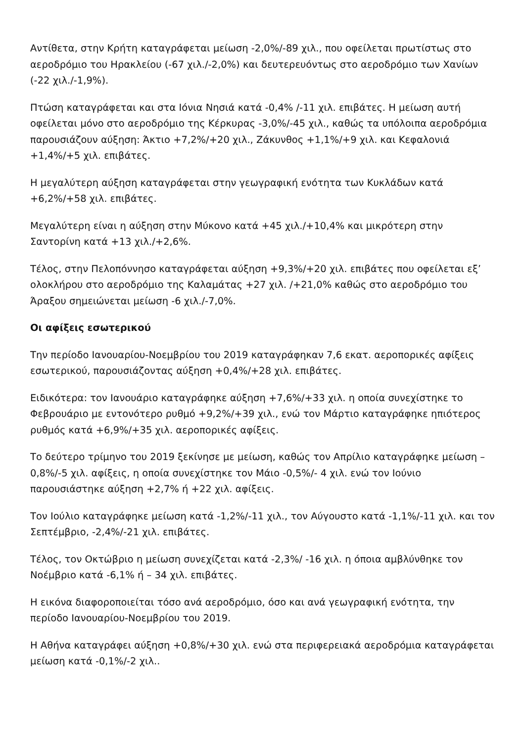Αντίθετα, στην Κρήτη καταγράφεται μείωση -2,0%/-89 χιλ., που οφείλεται πρωτίστως στο αεροδρόμιο του Ηρακλείου (-67 χιλ./-2,0%) και δευτερευόντως στο αεροδρόμιο των Χανίων (-22 χιλ./-1,9%).
Πτώση καταγράφεται και στα Ιόνια Νησιά κατά -0,4% /-11 χιλ. επιβάτες. Η μείωση αυτή οφείλεται μόνο στο αεροδρόμιο της Κέρκυρας -3,0%/-45 χιλ., καθώς τα υπόλοιπα αεροδρόμια παρουσιάζουν αύξηση: Άκτιο +7,2%/+20 χιλ., Ζάκυνθος +1,1%/+9 χιλ. και Κεφαλονιά +1,4%/+5 χιλ. επιβάτες.
Η μεγαλύτερη αύξηση καταγράφεται στην γεωγραφική ενότητα των Κυκλάδων κατά +6,2%/+58 χιλ. επιβάτες.
Μεγαλύτερη είναι η αύξηση στην Μύκονο κατά +45 χιλ./+10,4% και μικρότερη στην Σαντορίνη κατά +13 χιλ./+2,6%.
Τέλος, στην Πελοπόννησο καταγράφεται αύξηση +9,3%/+20 χιλ. επιβάτες που οφείλεται εξ’ ολοκλήρου στο αεροδρόμιο της Καλαμάτας +27 χιλ. /+21,0% καθώς στο αεροδρόμιο του Άραξου σημειώνεται μείωση -6 χιλ./-7,0%.
Οι αφίξεις εσωτερικού
Την περίοδο Ιανουαρίου-Νοεμβρίου του 2019 καταγράφηκαν 7,6 εκατ. αεροπορικές αφίξεις εσωτερικού, παρουσιάζοντας αύξηση +0,4%/+28 χιλ. επιβάτες.
Ειδικότερα: τον Ιανουάριο καταγράφηκε αύξηση +7,6%/+33 χιλ. η οποία συνεχίστηκε το Φεβρουάριο με εντονότερο ρυθμό +9,2%/+39 χιλ., ενώ τον Μάρτιο καταγράφηκε ηπιότερος ρυθμός κατά +6,9%/+35 χιλ. αεροπορικές αφίξεις.
Το δεύτερο τρίμηνο του 2019 ξεκίνησε με μείωση, καθώς τον Απρίλιο καταγράφηκε μείωση –0,8%/-5 χιλ. αφίξεις, η οποία συνεχίστηκε τον Μάιο -0,5%/- 4 χιλ. ενώ τον Ιούνιο παρουσιάστηκε αύξηση +2,7% ή +22 χιλ. αφίξεις.
Τον Ιούλιο καταγράφηκε μείωση κατά -1,2%/-11 χιλ., τον Αύγουστο κατά -1,1%/-11 χιλ. και τον Σεπτέμβριο, -2,4%/-21 χιλ. επιβάτες.
Τέλος, τον Οκτώβριο η μείωση συνεχίζεται κατά -2,3%/ -16 χιλ. η όποια αμβλύνθηκε τον Νοέμβριο κατά -6,1% ή – 34 χιλ. επιβάτες.
Η εικόνα διαφοροποιείται τόσο ανά αεροδρόμιο, όσο και ανά γεωγραφική ενότητα, την περίοδο Ιανουαρίου-Νοεμβρίου του 2019.
Η Αθήνα καταγράφει αύξηση +0,8%/+30 χιλ. ενώ στα περιφερειακά αεροδρόμια καταγράφεται μείωση κατά -0,1%/-2 χιλ..